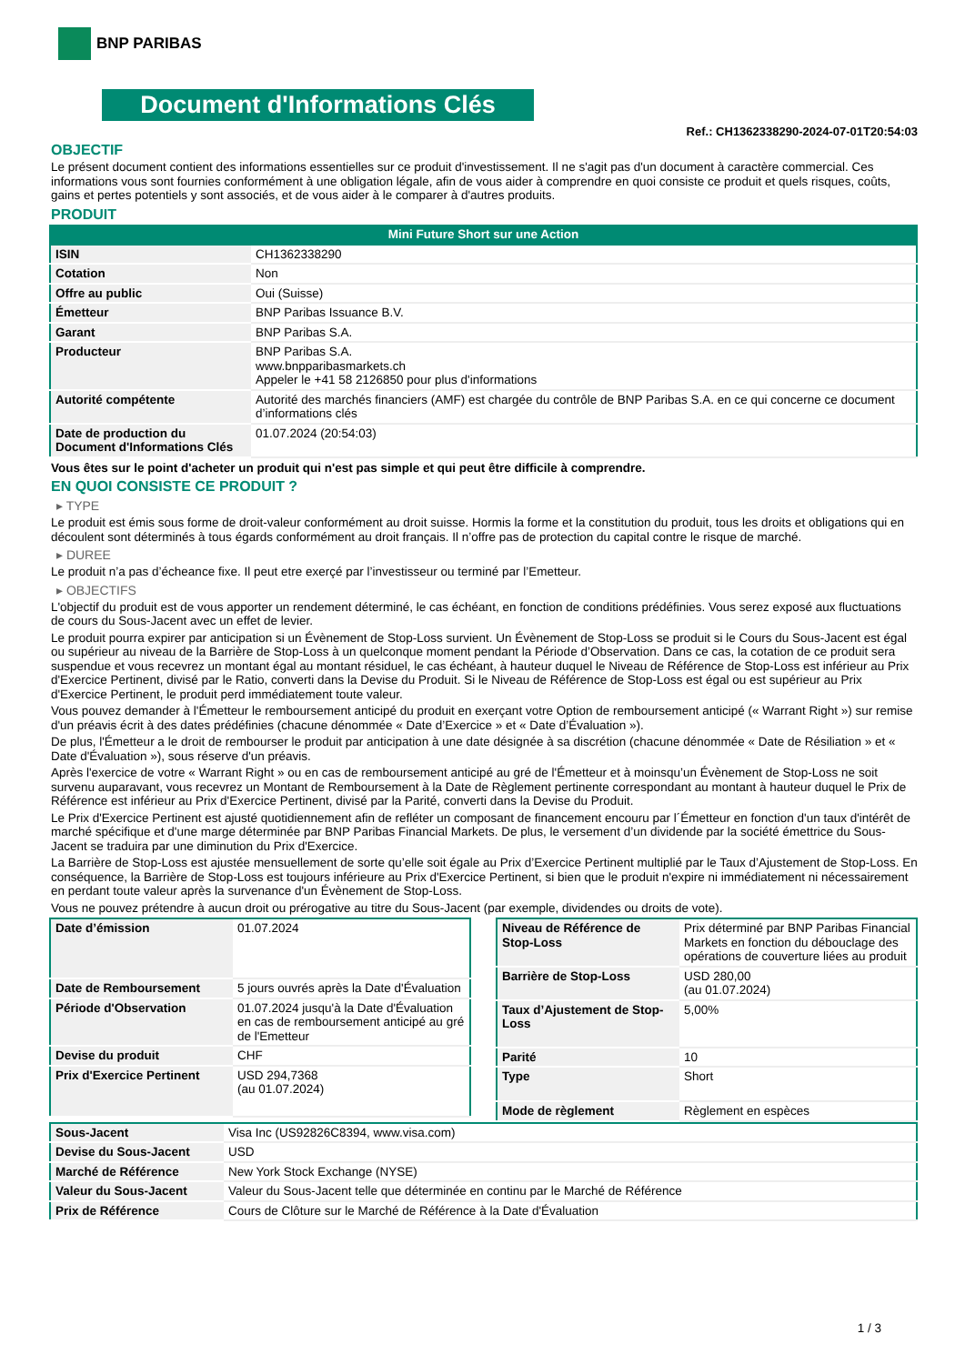BNP PARIBAS
Document d'Informations Clés
Ref.: CH1362338290-2024-07-01T20:54:03
OBJECTIF
Le présent document contient des informations essentielles sur ce produit d'investissement. Il ne s'agit pas d'un document à caractère commercial. Ces informations vous sont fournies conformément à une obligation légale, afin de vous aider à comprendre en quoi consiste ce produit et quels risques, coûts, gains et pertes potentiels y sont associés, et de vous aider à le comparer à d'autres produits.
PRODUIT
Mini Future Short sur une Action
| ISIN | CH1362338290 |
| Cotation | Non |
| Offre au public | Oui (Suisse) |
| Émetteur | BNP Paribas Issuance B.V. |
| Garant | BNP Paribas S.A. |
| Producteur | BNP Paribas S.A. www.bnpparibasmarkets.ch Appeler le +41 58 2126850 pour plus d'informations |
| Autorité compétente | Autorité des marchés financiers (AMF) est chargée du contrôle de BNP Paribas S.A. en ce qui concerne ce document d’informations clés |
| Date de production du Document d'Informations Clés | 01.07.2024 (20:54:03) |
Vous êtes sur le point d'acheter un produit qui n'est pas simple et qui peut être difficile à comprendre.
EN QUOI CONSISTE CE PRODUIT ?
▸ TYPE
Le produit est émis sous forme de droit-valeur conformément au droit suisse. Hormis la forme et la constitution du produit, tous les droits et obligations qui en découlent sont déterminés à tous égards conformément au droit français. Il n’offre pas de protection du capital contre le risque de marché.
▸ DUREE
Le produit n’a pas d’écheance fixe. Il peut etre exerçé par l’investisseur ou terminé par l’Emetteur.
▸ OBJECTIFS
L'objectif du produit est de vous apporter un rendement déterminé, le cas échéant, en fonction de conditions prédéfinies. Vous serez exposé aux fluctuations de cours du Sous-Jacent avec un effet de levier.
Le produit pourra expirer par anticipation si un Évènement de Stop-Loss survient. Un Évènement de Stop-Loss se produit si le Cours du Sous-Jacent est égal ou supérieur au niveau de la Barrière de Stop-Loss à un quelconque moment pendant la Période d’Observation. Dans ce cas, la cotation de ce produit sera suspendue et vous recevrez un montant égal au montant résiduel, le cas échéant, à hauteur duquel le Niveau de Référence de Stop-Loss est inférieur au Prix d'Exercice Pertinent, divisé par le Ratio, converti dans la Devise du Produit. Si le Niveau de Référence de Stop-Loss est égal ou est supérieur au Prix d'Exercice Pertinent, le produit perd immédiatement toute valeur.
Vous pouvez demander à l'Émetteur le remboursement anticipé du produit en exerçant votre Option de remboursement anticipé (« Warrant Right ») sur remise d'un préavis écrit à des dates prédéfinies (chacune dénommée « Date d’Exercice » et « Date d’Évaluation »).
De plus, l'Émetteur a le droit de rembourser le produit par anticipation à une date désignée à sa discrétion (chacune dénommée « Date de Résiliation » et « Date d'Évaluation »), sous réserve d'un préavis.
Après l'exercice de votre « Warrant Right » ou en cas de remboursement anticipé au gré de l'Émetteur et à moinsqu’un Évènement de Stop-Loss ne soit survenu auparavant, vous recevrez un Montant de Remboursement à la Date de Règlement pertinente correspondant au montant à hauteur duquel le Prix de Référence est inférieur au Prix d'Exercice Pertinent, divisé par la Parité, converti dans la Devise du Produit.
Le Prix d'Exercice Pertinent est ajusté quotidiennement afin de refléter un composant de financement encouru par l´Émetteur en fonction d'un taux d'intérêt de marché spécifique et d'une marge déterminée par BNP Paribas Financial Markets. De plus, le versement d’un dividende par la société émettrice du Sous-Jacent se traduira par une diminution du Prix d'Exercice.
La Barrière de Stop-Loss est ajustée mensuellement de sorte qu’elle soit égale au Prix d’Exercice Pertinent multiplié par le Taux d’Ajustement de Stop-Loss. En conséquence, la Barrière de Stop-Loss est toujours inférieure au Prix d'Exercice Pertinent, si bien que le produit n'expire ni immédiatement ni nécessairement en perdant toute valeur après la survenance d'un Évènement de Stop-Loss.
Vous ne pouvez prétendre à aucun droit ou prérogative au titre du Sous-Jacent (par exemple, dividendes ou droits de vote).
| Date d’émission | 01.07.2024 |
| Date de Remboursement | 5 jours ouvrés après la Date d'Évaluation |
| Période d'Observation | 01.07.2024 jusqu'à la Date d'Évaluation en cas de remboursement anticipé au gré de l'Emetteur |
| Devise du produit | CHF |
| Prix d'Exercice Pertinent | USD 294,7368 (au 01.07.2024) |
| Niveau de Référence de Stop-Loss | Prix déterminé par BNP Paribas Financial Markets en fonction du débouclage des opérations de couverture liées au produit |
| Barrière de Stop-Loss | USD 280,00 (au 01.07.2024) |
| Taux d’Ajustement de Stop-Loss | 5,00% |
| Parité | 10 |
| Type | Short |
| Mode de règlement | Règlement en espèces |
| Sous-Jacent | Visa Inc (US92826C8394, www.visa.com) |
| Devise du Sous-Jacent | USD |
| Marché de Référence | New York Stock Exchange (NYSE) |
| Valeur du Sous-Jacent | Valeur du Sous-Jacent telle que déterminée en continu par le Marché de Référence |
| Prix de Référence | Cours de Clôture sur le Marché de Référence à la Date d'Évaluation |
1 / 3